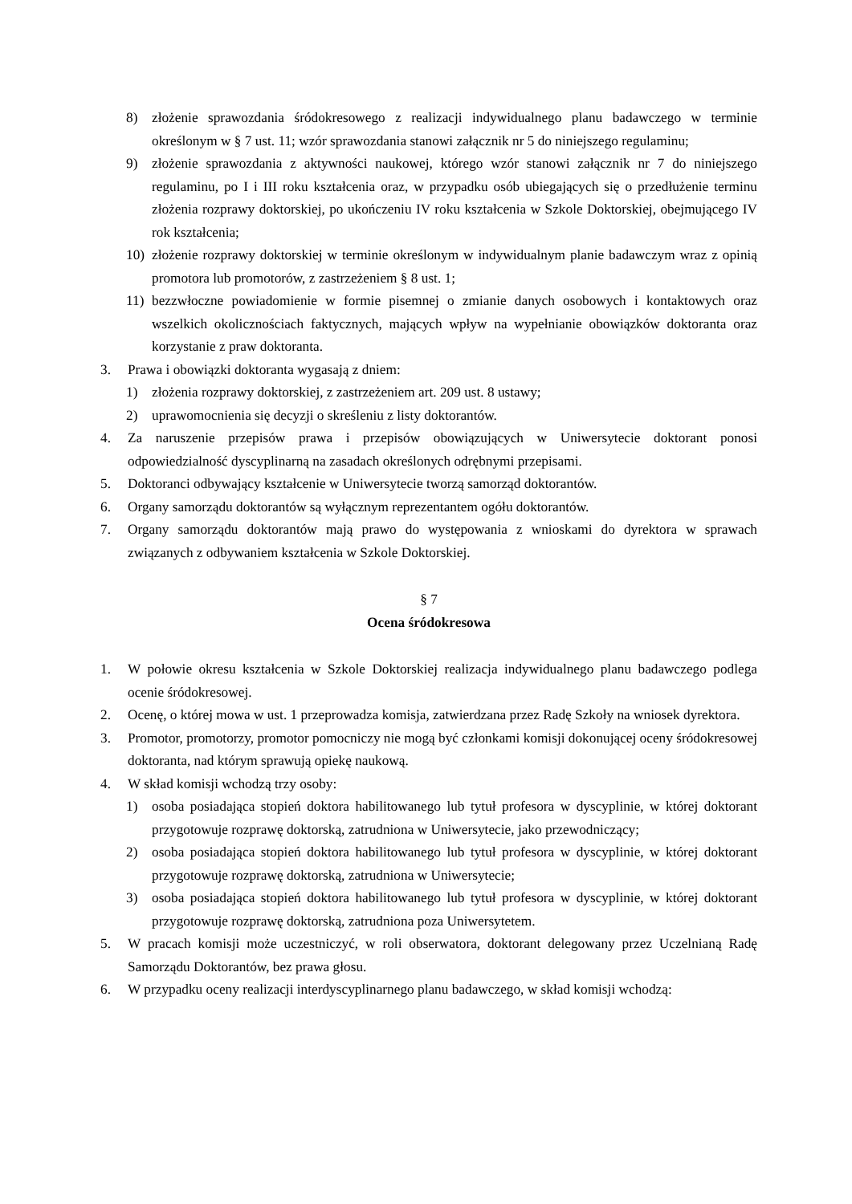8) złożenie sprawozdania śródokresowego z realizacji indywidualnego planu badawczego w terminie określonym w § 7 ust. 11; wzór sprawozdania stanowi załącznik nr 5 do niniejszego regulaminu;
9) złożenie sprawozdania z aktywności naukowej, którego wzór stanowi załącznik nr 7 do niniejszego regulaminu, po I i III roku kształcenia oraz, w przypadku osób ubiegających się o przedłużenie terminu złożenia rozprawy doktorskiej, po ukończeniu IV roku kształcenia w Szkole Doktorskiej, obejmującego IV rok kształcenia;
10) złożenie rozprawy doktorskiej w terminie określonym w indywidualnym planie badawczym wraz z opinią promotora lub promotorów, z zastrzeżeniem § 8 ust. 1;
11) bezzwłoczne powiadomienie w formie pisemnej o zmianie danych osobowych i kontaktowych oraz wszelkich okolicznościach faktycznych, mających wpływ na wypełnianie obowiązków doktoranta oraz korzystanie z praw doktoranta.
3. Prawa i obowiązki doktoranta wygasają z dniem:
1) złożenia rozprawy doktorskiej, z zastrzeżeniem art. 209 ust. 8 ustawy;
2) uprawomocnienia się decyzji o skreśleniu z listy doktorantów.
4. Za naruszenie przepisów prawa i przepisów obowiązujących w Uniwersytecie doktorant ponosi odpowiedzialność dyscyplinarną na zasadach określonych odrębnymi przepisami.
5. Doktoranci odbywający kształcenie w Uniwersytecie tworzą samorząd doktorantów.
6. Organy samorządu doktorantów są wyłącznym reprezentantem ogółu doktorantów.
7. Organy samorządu doktorantów mają prawo do występowania z wnioskami do dyrektora w sprawach związanych z odbywaniem kształcenia w Szkole Doktorskiej.
§ 7
Ocena śródokresowa
1. W połowie okresu kształcenia w Szkole Doktorskiej realizacja indywidualnego planu badawczego podlega ocenie śródokresowej.
2. Ocenę, o której mowa w ust. 1 przeprowadza komisja, zatwierdzana przez Radę Szkoły na wniosek dyrektora.
3. Promotor, promotorzy, promotor pomocniczy nie mogą być członkami komisji dokonującej oceny śródokresowej doktoranta, nad którym sprawują opiekę naukową.
4. W skład komisji wchodzą trzy osoby:
1) osoba posiadająca stopień doktora habilitowanego lub tytuł profesora w dyscyplinie, w której doktorant przygotowuje rozprawę doktorską, zatrudniona w Uniwersytecie, jako przewodniczący;
2) osoba posiadająca stopień doktora habilitowanego lub tytuł profesora w dyscyplinie, w której doktorant przygotowuje rozprawę doktorską, zatrudniona w Uniwersytecie;
3) osoba posiadająca stopień doktora habilitowanego lub tytuł profesora w dyscyplinie, w której doktorant przygotowuje rozprawę doktorską, zatrudniona poza Uniwersytetem.
5. W pracach komisji może uczestniczyć, w roli obserwatora, doktorant delegowany przez Uczelnianą Radę Samorządu Doktorantów, bez prawa głosu.
6. W przypadku oceny realizacji interdyscyplinarnego planu badawczego, w skład komisji wchodzą: